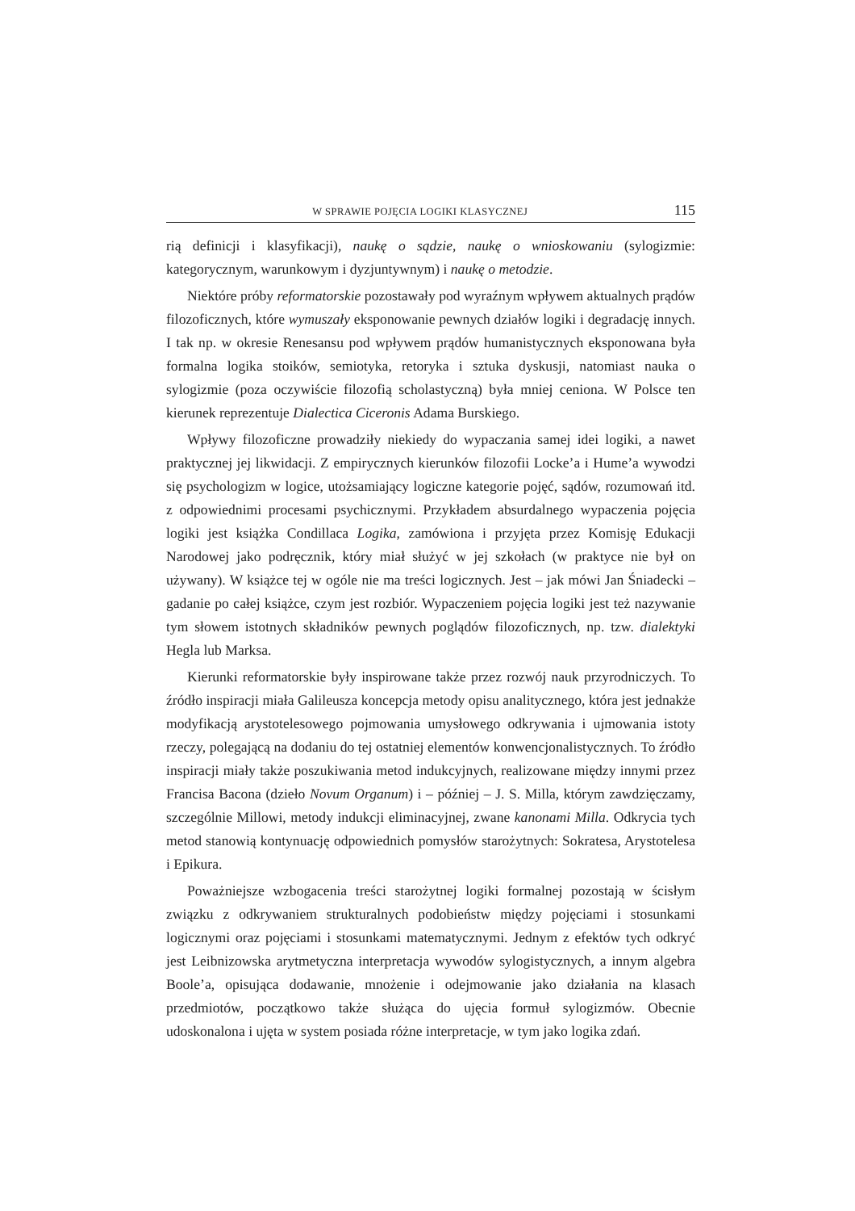W SPRAWIE POJĘCIA LOGIKI KLASYCZNEJ 115
rią definicji i klasyfikacji), naukę o sądzie, naukę o wnioskowaniu (sylogizmie: kategorycznym, warunkowym i dyzjuntywnym) i naukę o metodzie.
Niektóre próby reformatorskie pozostawały pod wyraźnym wpływem aktualnych prądów filozoficznych, które wymuszały eksponowanie pewnych działów logiki i degradację innych. I tak np. w okresie Renesansu pod wpływem prądów humanistycznych eksponowana była formalna logika stoików, semiotyka, retoryka i sztuka dyskusji, natomiast nauka o sylogizmie (poza oczywiście filozofią scholastyczną) była mniej ceniona. W Polsce ten kierunek reprezentuje Dialectica Ciceronis Adama Burskiego.
Wpływy filozoficzne prowadziły niekiedy do wypaczania samej idei logiki, a nawet praktycznej jej likwidacji. Z empirycznych kierunków filozofii Locke’a i Hume’a wywodzi się psychologizm w logice, utożsamiający logiczne kategorie pojęć, sądów, rozumowań itd. z odpowiednimi procesami psychicznymi. Przykładem absurdalnego wypaczenia pojęcia logiki jest książka Condillaca Logika, zamówiona i przyjęta przez Komisję Edukacji Narodowej jako podręcznik, który miał służyć w jej szkołach (w praktyce nie był on używany). W książce tej w ogóle nie ma treści logicznych. Jest – jak mówi Jan Śniadecki – gadanie po całej książce, czym jest rozbiór. Wypaczeniem pojęcia logiki jest też nazywanie tym słowem istotnych składników pewnych poglądów filozoficznych, np. tzw. dialektyki Hegla lub Marksa.
Kierunki reformatorskie były inspirowane także przez rozwój nauk przyrodniczych. To źródło inspiracji miała Galileusza koncepcja metody opisu analitycznego, która jest jednakże modyfikacją arystotelesowego pojmowania umysłowego odkrywania i ujmowania istoty rzeczy, polegającą na dodaniu do tej ostatniej elementów konwencjonalistycznych. To źródło inspiracji miały także poszukiwania metod indukcyjnych, realizowane między innymi przez Francisa Bacona (dzieło Novum Organum) i – później – J. S. Milla, którym zawdzięczamy, szczególnie Millowi, metody indukcji eliminacyjnej, zwane kanonami Milla. Odkrycia tych metod stanowią kontynuację odpowiednich pomysłów starożytnych: Sokratesa, Arystotelesa i Epikura.
Poważniejsze wzbogacenia treści starożytnej logiki formalnej pozostają w ścisłym związku z odkrywaniem strukturalnych podobieństw między pojęciami i stosunkami logicznymi oraz pojęciami i stosunkami matematycznymi. Jednym z efektów tych odkryć jest Leibnizowska arytmetyczna interpretacja wywodów sylogistycznych, a innym algebra Boole’a, opisująca dodawanie, mnożenie i odejmowanie jako działania na klasach przedmiotów, początkowo także służąca do ujęcia formuł sylogizmów. Obecnie udoskonalona i ujęta w system posiada różne interpretacje, w tym jako logika zdań.